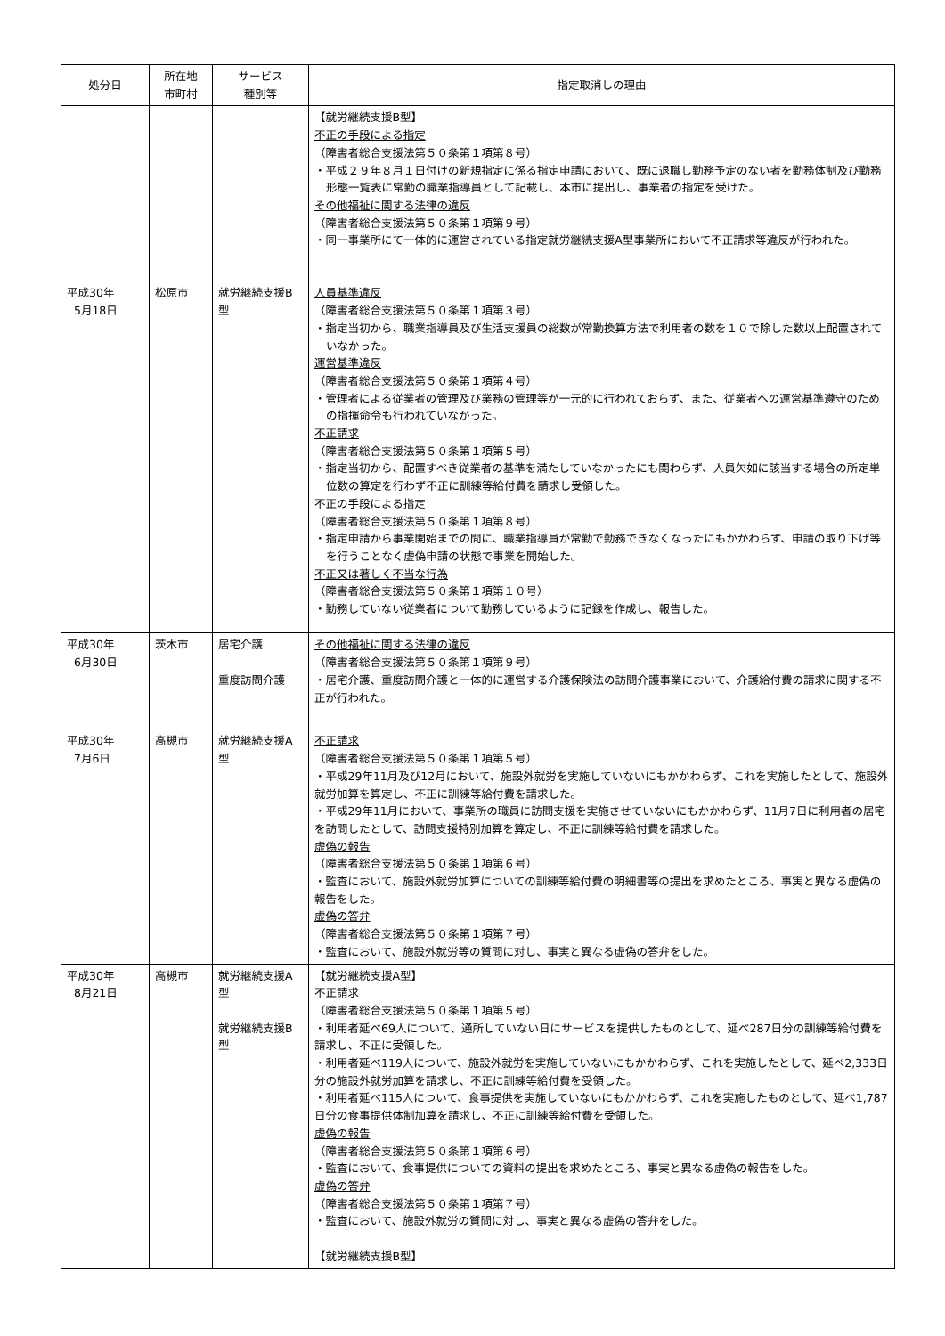| 処分日 | 所在地 市町村 | サービス 種別等 | 指定取消しの理由 |
| --- | --- | --- | --- |
| | | | 【就労継続支援B型】 不正の手段による指定 （障害者総合支援法第５０条第１項第８号） ・平成２９年８月１日付けの新規指定に係る指定申請において、既に退職し勤務予定のない者を勤務体制及び勤務形態一覧表に常勤の職業指導員として記載し、本市に提出し、事業者の指定を受けた。 その他福祉に関する法律の違反 （障害者総合支援法第５０条第１項第９号） ・同一事業所にて一体的に運営されている指定就労継続支援A型事業所において不正請求等違反が行われた。 |
| 平成30年 5月18日 | 松原市 | 就労継続支援B型 | 人員基準違反 （障害者総合支援法第５０条第１項第３号） ・指定当初から、職業指導員及び生活支援員の総数が常勤換算方法で利用者の数を１０で除した数以上配置されていなかった。 運営基準違反 （障害者総合支援法第５０条第１項第４号） ・管理者による従業者の管理及び業務の管理等が一元的に行われておらず、また、従業者への運営基準遵守のための指揮命令も行われていなかった。 不正請求 （障害者総合支援法第５０条第１項第５号） ・指定当初から、配置すべき従業者の基準を満たしていなかったにも関わらず、人員欠如に該当する場合の所定単位数の算定を行わず不正に訓練等給付費を請求し受領した。 不正の手段による指定 （障害者総合支援法第５０条第１項第８号） ・指定申請から事業開始までの間に、職業指導員が常勤で勤務できなくなったにもかかわらず、申請の取り下げ等を行うことなく虚偽申請の状態で事業を開始した。 不正又は著しく不当な行為 （障害者総合支援法第５０条第１項第１０号） ・勤務していない従業者について勤務しているように記録を作成し、報告した。 |
| 平成30年 6月30日 | 茨木市 | 居宅介護 重度訪問介護 | その他福祉に関する法律の違反 （障害者総合支援法第５０条第１項第９号） ・居宅介護、重度訪問介護と一体的に運営する介護保険法の訪問介護事業において、介護給付費の請求に関する不正が行われた。 |
| 平成30年 7月6日 | 高槻市 | 就労継続支援A型 | 不正請求 （障害者総合支援法第５０条第１項第５号） ・平成29年11月及び12月において、施設外就労を実施していないにもかかわらず、これを実施したとして、施設外就労加算を算定し、不正に訓練等給付費を請求した。 ・平成29年11月において、事業所の職員に訪問支援を実施させていないにもかかわらず、11月7日に利用者の居宅を訪問したとして、訪問支援特別加算を算定し、不正に訓練等給付費を請求した。 虚偽の報告 （障害者総合支援法第５０条第１項第６号） ・監査において、施設外就労加算についての訓練等給付費の明細書等の提出を求めたところ、事実と異なる虚偽の報告をした。 虚偽の答弁 （障害者総合支援法第５０条第１項第７号） ・監査において、施設外就労等の質問に対し、事実と異なる虚偽の答弁をした。 |
| 平成30年 8月21日 | 高槻市 | 就労継続支援A型 就労継続支援B型 | 【就労継続支援A型】 不正請求 （障害者総合支援法第５０条第１項第５号） ・利用者延べ69人について、通所していない日にサービスを提供したものとして、延べ287日分の訓練等給付費を請求し、不正に受領した。 ・利用者延べ119人について、施設外就労を実施していないにもかかわらず、これを実施したとして、延べ2,333日分の施設外就労加算を請求し、不正に訓練等給付費を受領した。 ・利用者延べ115人について、食事提供を実施していないにもかかわらず、これを実施したものとして、延べ1,787日分の食事提供体制加算を請求し、不正に訓練等給付費を受領した。 虚偽の報告 （障害者総合支援法第５０条第１項第６号） ・監査において、食事提供についての資料の提出を求めたところ、事実と異なる虚偽の報告をした。 虚偽の答弁 （障害者総合支援法第５０条第１項第７号） ・監査において、施設外就労の質問に対し、事実と異なる虚偽の答弁をした。 【就労継続支援B型】 |